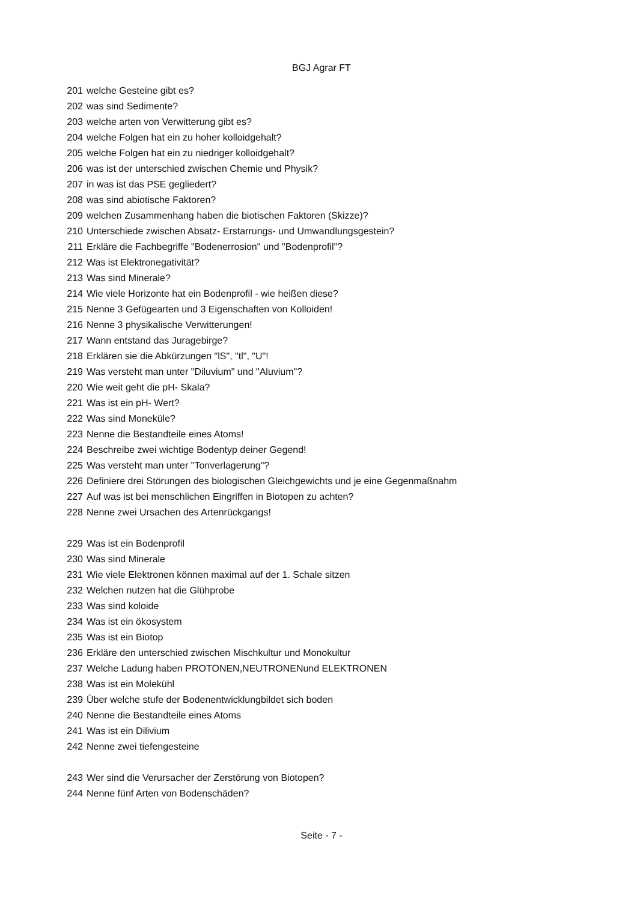BGJ Agrar FT
| 201 | welche Gesteine gibt es? |
| 202 | was sind Sedimente? |
| 203 | welche arten von Verwitterung gibt es? |
| 204 | welche Folgen hat ein zu hoher kolloidgehalt? |
| 205 | welche Folgen hat ein zu niedriger kolloidgehalt? |
| 206 | was ist der unterschied zwischen Chemie und Physik? |
| 207 | in was ist das PSE gegliedert? |
| 208 | was sind abiotische Faktoren? |
| 209 | welchen Zusammenhang haben die biotischen Faktoren (Skizze)? |
| 210 | Unterschiede zwischen Absatz- Erstarrungs- und Umwandlungsgestein? |
| 211 | Erkläre die Fachbegriffe "Bodenerrosion" und "Bodenprofil"? |
| 212 | Was ist Elektronegativität? |
| 213 | Was sind Minerale? |
| 214 | Wie viele Horizonte hat ein Bodenprofil - wie heißen diese? |
| 215 | Nenne 3 Gefügearten und 3 Eigenschaften von Kolloiden! |
| 216 | Nenne 3 physikalische Verwitterungen! |
| 217 | Wann entstand das Juragebirge? |
| 218 | Erklären sie die Abkürzungen "lS", "tl", "U"! |
| 219 | Was versteht man unter "Diluvium" und "Aluvium"? |
| 220 | Wie weit geht die pH- Skala? |
| 221 | Was ist ein pH- Wert? |
| 222 | Was sind Moneküle? |
| 223 | Nenne die Bestandteile eines Atoms! |
| 224 | Beschreibe zwei wichtige Bodentyp deiner Gegend! |
| 225 | Was versteht man unter "Tonverlagerung"? |
| 226 | Definiere drei Störungen des biologischen Gleichgewichts und je eine Gegenmaßnahm |
| 227 | Auf was ist bei menschlichen Eingriffen in Biotopen zu achten? |
| 228 | Nenne zwei Ursachen des Artenrückgangs! |
| 229 | Was ist ein Bodenprofil |
| 230 | Was sind Minerale |
| 231 | Wie viele Elektronen können maximal auf der 1. Schale sitzen |
| 232 | Welchen nutzen hat die Glühprobe |
| 233 | Was sind koloide |
| 234 | Was ist ein ökosystem |
| 235 | Was ist ein Biotop |
| 236 | Erkläre den unterschied zwischen Mischkultur und Monokultur |
| 237 | Welche Ladung haben PROTONEN,NEUTRONENund ELEKTRONEN |
| 238 | Was ist ein Molekühl |
| 239 | Über welche stufe der Bodenentwicklungbildet sich boden |
| 240 | Nenne die Bestandteile eines Atoms |
| 241 | Was ist ein Dilivium |
| 242 | Nenne zwei tiefengesteine |
| 243 | Wer sind die Verursacher der Zerstörung von Biotopen? |
| 244 | Nenne fünf Arten von Bodenschäden? |
Seite - 7 -